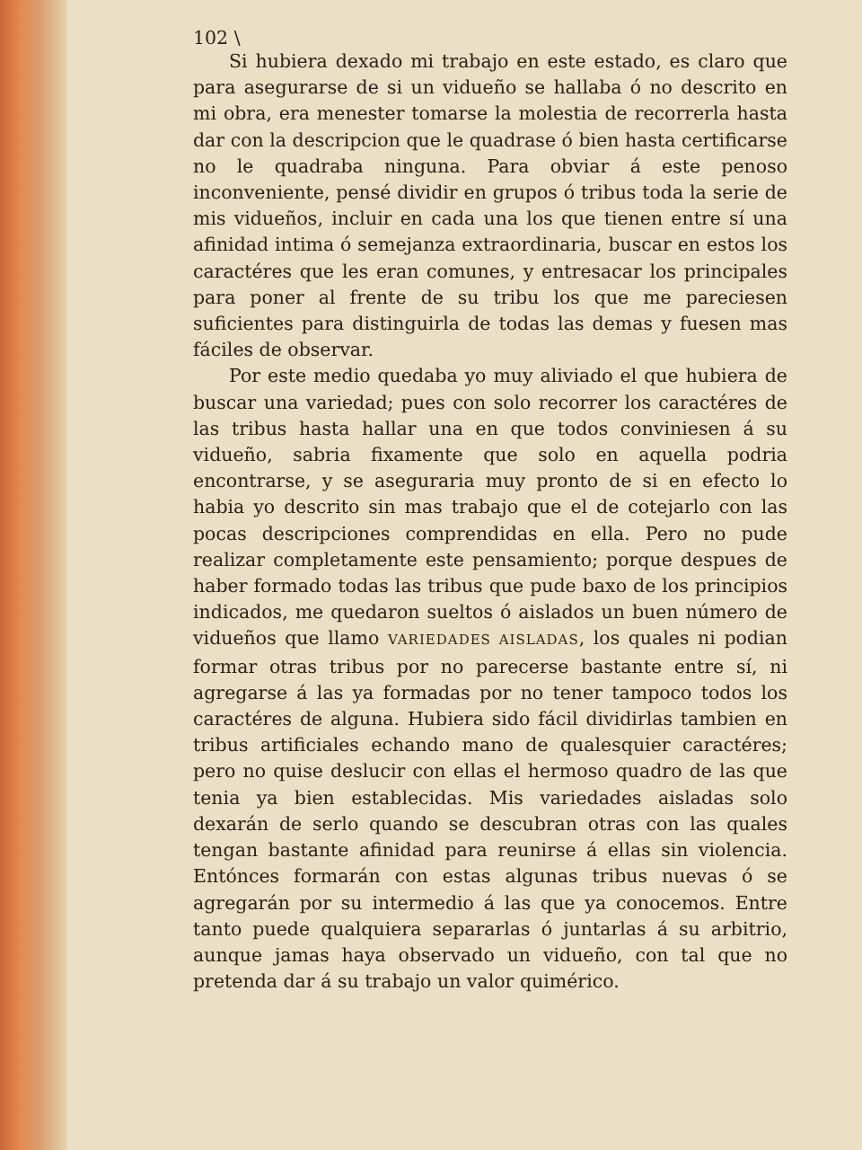102 \
Si hubiera dexado mi trabajo en este estado, es claro que para asegurarse de si un vidueño se hallaba ó no descrito en mi obra, era menester tomarse la molestia de recorrerla hasta dar con la descripcion que le quadrase ó bien hasta certificarse no le quadraba ninguna. Para obviar á este penoso inconveniente, pensé dividir en grupos ó tribus toda la serie de mis vidueños, incluir en cada una los que tienen entre sí una afinidad intima ó semejanza extraordinaria, buscar en estos los caractéres que les eran comunes, y entresacar los principales para poner al frente de su tribu los que me pareciesen suficientes para distinguirla de todas las demas y fuesen mas fáciles de observar.
Por este medio quedaba yo muy aliviado el que hubiera de buscar una variedad; pues con solo recorrer los caractéres de las tribus hasta hallar una en que todos conviniesen á su vidueño, sabria fixamente que solo en aquella podria encontrarse, y se aseguraria muy pronto de si en efecto lo habia yo descrito sin mas trabajo que el de cotejarlo con las pocas descripciones comprendidas en ella. Pero no pude realizar completamente este pensamiento; porque despues de haber formado todas las tribus que pude baxo de los principios indicados, me quedaron sueltos ó aislados un buen número de vidueños que llamo VARIEDADES AISLADAS, los quales ni podian formar otras tribus por no parecerse bastante entre sí, ni agregarse á las ya formadas por no tener tampoco todos los caractéres de alguna. Hubiera sido fácil dividirlas tambien en tribus artificiales echando mano de qualesquier caractéres; pero no quise deslucir con ellas el hermoso quadro de las que tenia ya bien establecidas. Mis variedades aisladas solo dexarán de serlo quando se descubran otras con las quales tengan bastante afinidad para reunirse á ellas sin violencia. Entónces formarán con estas algunas tribus nuevas ó se agregarán por su intermedio á las que ya conocemos. Entre tanto puede qualquiera separarlas ó juntarlas á su arbitrio, aunque jamas haya observado un vidueño, con tal que no pretenda dar á su trabajo un valor quimérico.